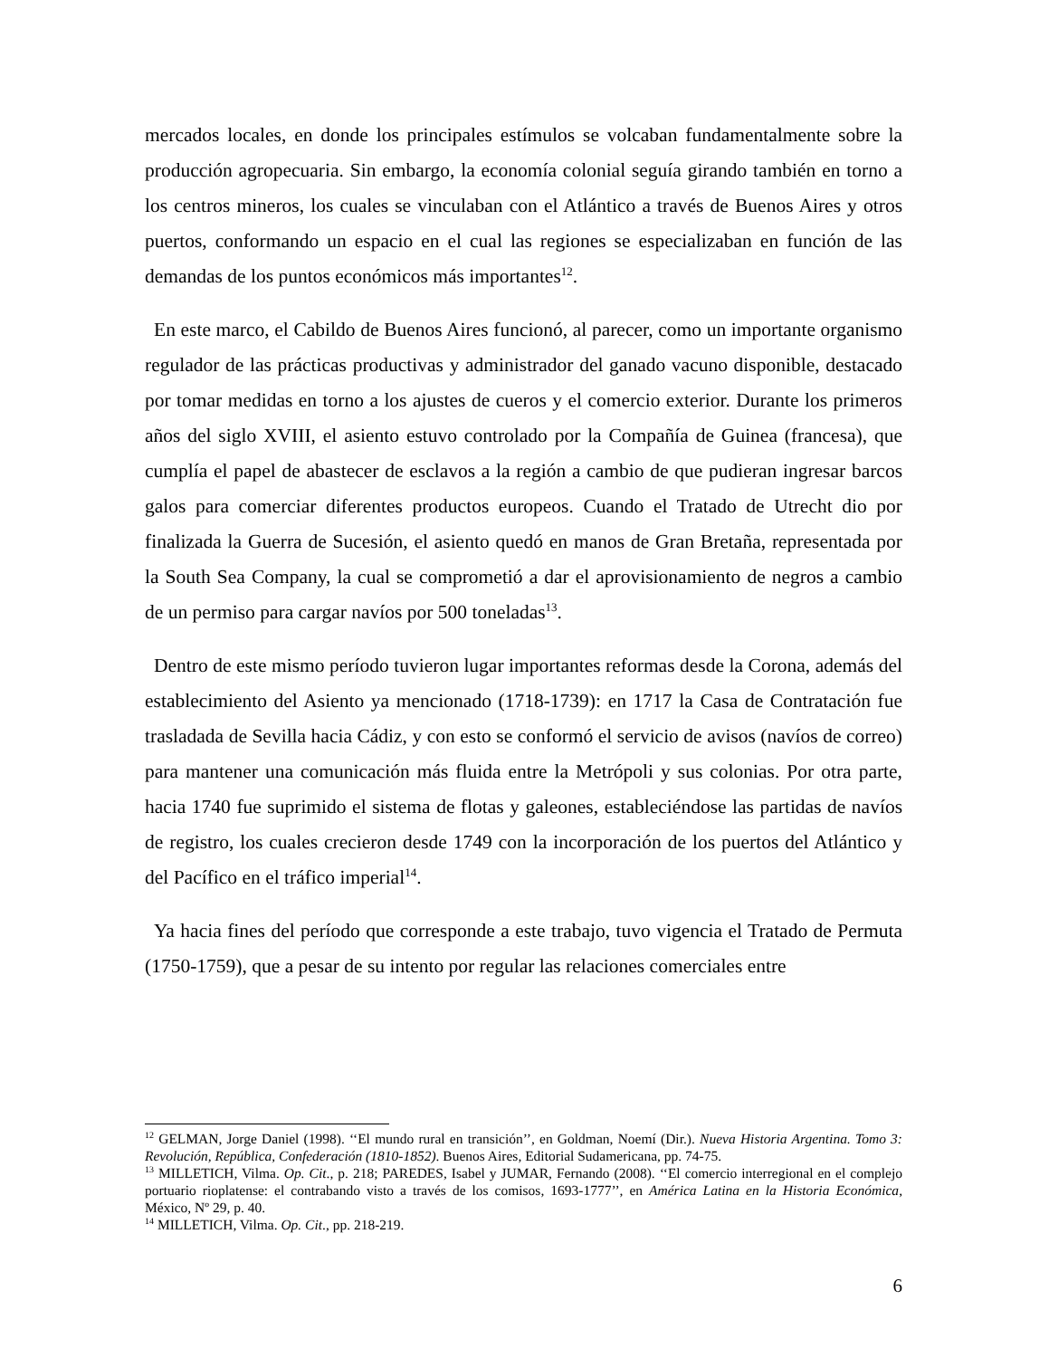mercados locales, en donde los principales estímulos se volcaban fundamentalmente sobre la producción agropecuaria. Sin embargo, la economía colonial seguía girando también en torno a los centros mineros, los cuales se vinculaban con el Atlántico a través de Buenos Aires y otros puertos, conformando un espacio en el cual las regiones se especializaban en función de las demandas de los puntos económicos más importantes<sup>12</sup>.
En este marco, el Cabildo de Buenos Aires funcionó, al parecer, como un importante organismo regulador de las prácticas productivas y administrador del ganado vacuno disponible, destacado por tomar medidas en torno a los ajustes de cueros y el comercio exterior. Durante los primeros años del siglo XVIII, el asiento estuvo controlado por la Compañía de Guinea (francesa), que cumplía el papel de abastecer de esclavos a la región a cambio de que pudieran ingresar barcos galos para comerciar diferentes productos europeos. Cuando el Tratado de Utrecht dio por finalizada la Guerra de Sucesión, el asiento quedó en manos de Gran Bretaña, representada por la South Sea Company, la cual se comprometió a dar el aprovisionamiento de negros a cambio de un permiso para cargar navíos por 500 toneladas<sup>13</sup>.
Dentro de este mismo período tuvieron lugar importantes reformas desde la Corona, además del establecimiento del Asiento ya mencionado (1718-1739): en 1717 la Casa de Contratación fue trasladada de Sevilla hacia Cádiz, y con esto se conformó el servicio de avisos (navíos de correo) para mantener una comunicación más fluida entre la Metrópoli y sus colonias. Por otra parte, hacia 1740 fue suprimido el sistema de flotas y galeones, estableciéndose las partidas de navíos de registro, los cuales crecieron desde 1749 con la incorporación de los puertos del Atlántico y del Pacífico en el tráfico imperial<sup>14</sup>.
Ya hacia fines del período que corresponde a este trabajo, tuvo vigencia el Tratado de Permuta (1750-1759), que a pesar de su intento por regular las relaciones comerciales entre
<sup>12</sup> GELMAN, Jorge Daniel (1998). ‘‘El mundo rural en transición’’, en Goldman, Noemí (Dir.). Nueva Historia Argentina. Tomo 3: Revolución, República, Confederación (1810-1852). Buenos Aires, Editorial Sudamericana, pp. 74-75.
<sup>13</sup> MILLETICH, Vilma. Op. Cit., p. 218; PAREDES, Isabel y JUMAR, Fernando (2008). ‘‘El comercio interregional en el complejo portuario rioplatense: el contrabando visto a través de los comisos, 1693-1777’’, en América Latina en la Historia Económica, México, Nº 29, p. 40.
<sup>14</sup> MILLETICH, Vilma. Op. Cit., pp. 218-219.
6